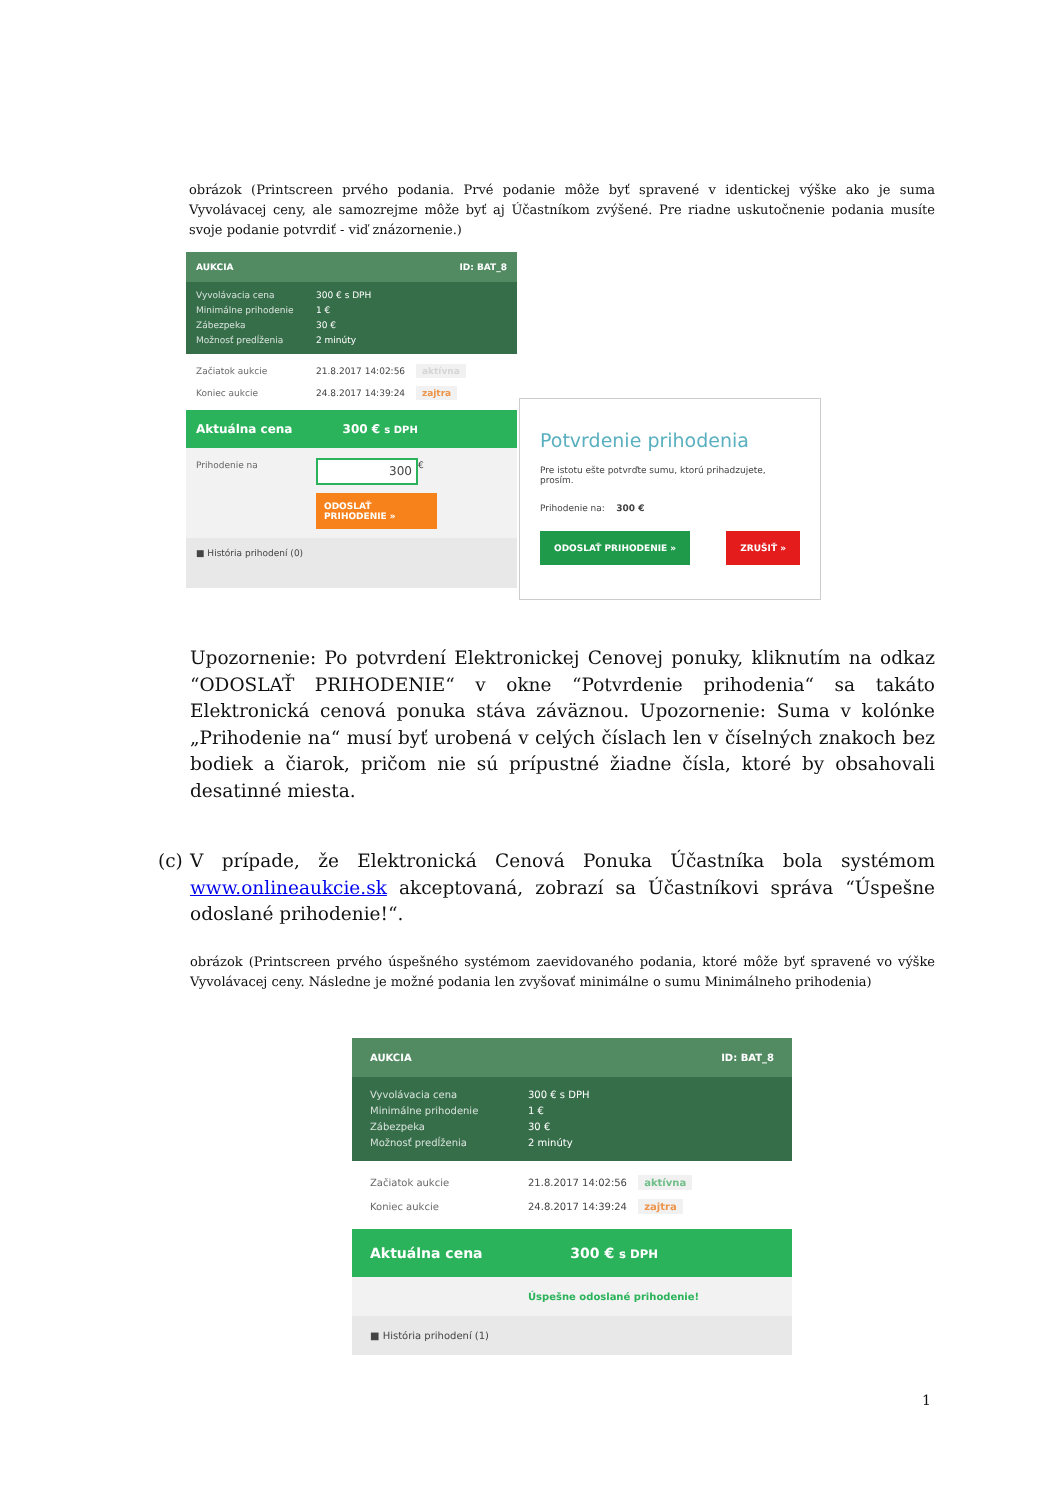obrázok (Printscreen prvého podania. Prvé podanie môže byť spravené v identickej výške ako je suma Vyvolávacej ceny, ale samozrejme môže byť aj Účastníkom zvýšené. Pre riadne uskutočnenie podania musíte svoje podanie potvrdiť - viď znázornenie.)
AUKCIA ID: BAT_8
Vyvolávacia cena 300 € s DPH
Minimálne prihodenie 1 €
Zábezpeka 30 €
Možnosť predĺženia 2 minúty
Začiatok aukcie 21.8.2017 14:02:56 aktívna
Koniec aukcie 24.8.2017 14:39:24 zajtra
Aktuálna cena 300 € s DPH
Prihodenie na 300 €
ODOSLAŤ PRIHODENIE »
■ História prihodení (0)
Potvrdenie prihodenia
Pre istotu ešte potvrďte sumu, ktorú prihadzujete, prosím.
Prihodenie na: 300 €
ODOSLAŤ PRIHODENIE » ZRUŠIŤ »
Upozornenie: Po potvrdení Elektronickej Cenovej ponuky, kliknutím na odkaz “ODOSLAŤ PRIHODENIE“ v okne “Potvrdenie prihodenia“ sa takáto Elektronická cenová ponuka stáva záväznou. Upozornenie: Suma v kolónke „Prihodenie na“ musí byť urobená v celých číslach len v číselných znakoch bez bodiek a čiarok, pričom nie sú prípustné žiadne čísla, ktoré by obsahovali desatinné miesta.
(c) V prípade, že Elektronická Cenová Ponuka Účastníka bola systémom www.onlineaukcie.sk akceptovaná, zobrazí sa Účastníkovi správa “Úspešne odoslané prihodenie!“.
obrázok (Printscreen prvého úspešného systémom zaevidovaného podania, ktoré môže byť spravené vo výške Vyvolávacej ceny. Následne je možné podania len zvyšovať minimálne o sumu Minimálneho prihodenia)
AUKCIA ID: BAT_8
Vyvolávacia cena 300 € s DPH
Minimálne prihodenie 1 €
Zábezpeka 30 €
Možnosť predĺženia 2 minúty
Začiatok aukcie 21.8.2017 14:02:56 aktívna
Koniec aukcie 24.8.2017 14:39:24 zajtra
Aktuálna cena 300 € s DPH
Úspešne odoslané prihodenie!
■ História prihodení (1)
1